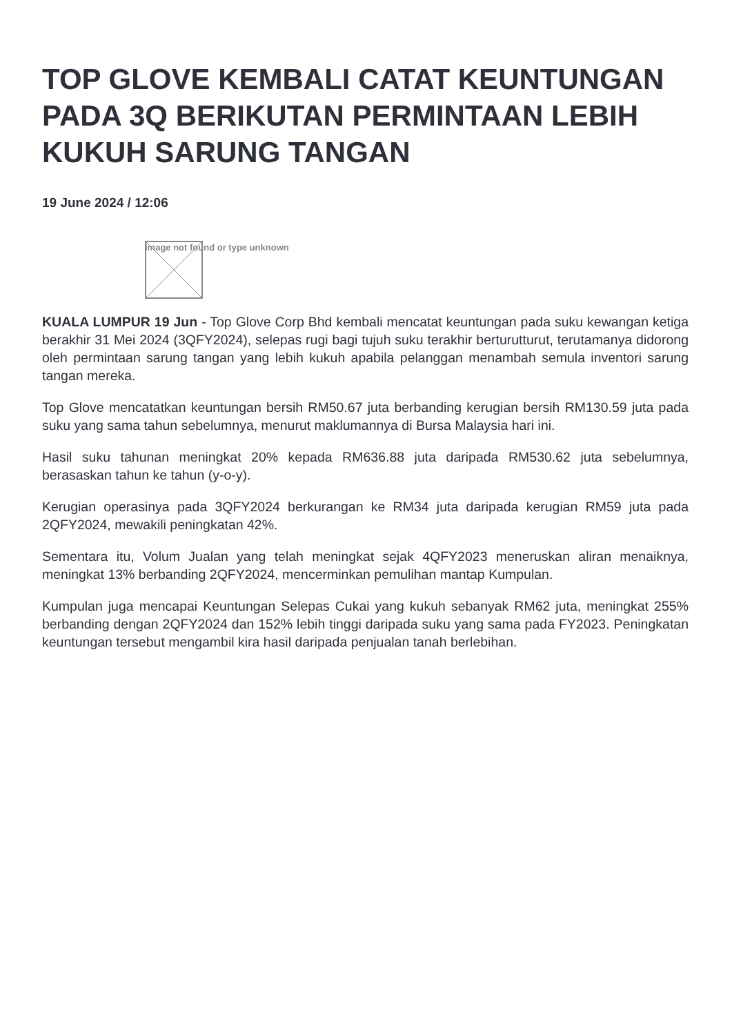TOP GLOVE KEMBALI CATAT KEUNTUNGAN PADA 3Q BERIKUTAN PERMINTAAN LEBIH KUKUH SARUNG TANGAN
19 June 2024 / 12:06
Image not found or type unknown
KUALA LUMPUR 19 Jun - Top Glove Corp Bhd kembali mencatat keuntungan pada suku kewangan ketiga berakhir 31 Mei 2024 (3QFY2024), selepas rugi bagi tujuh suku terakhir berturutturut, terutamanya didorong oleh permintaan sarung tangan yang lebih kukuh apabila pelanggan menambah semula inventori sarung tangan mereka.
Top Glove mencatatkan keuntungan bersih RM50.67 juta berbanding kerugian bersih RM130.59 juta pada suku yang sama tahun sebelumnya, menurut maklumannya di Bursa Malaysia hari ini.
Hasil suku tahunan meningkat 20% kepada RM636.88 juta daripada RM530.62 juta sebelumnya, berasaskan tahun ke tahun (y-o-y).
Kerugian operasinya pada 3QFY2024 berkurangan ke RM34 juta daripada kerugian RM59 juta pada 2QFY2024, mewakili peningkatan 42%.
Sementara itu, Volum Jualan yang telah meningkat sejak 4QFY2023 meneruskan aliran menaiknya, meningkat 13% berbanding 2QFY2024, mencerminkan pemulihan mantap Kumpulan.
Kumpulan juga mencapai Keuntungan Selepas Cukai yang kukuh sebanyak RM62 juta, meningkat 255% berbanding dengan 2QFY2024 dan 152% lebih tinggi daripada suku yang sama pada FY2023. Peningkatan keuntungan tersebut mengambil kira hasil daripada penjualan tanah berlebihan.